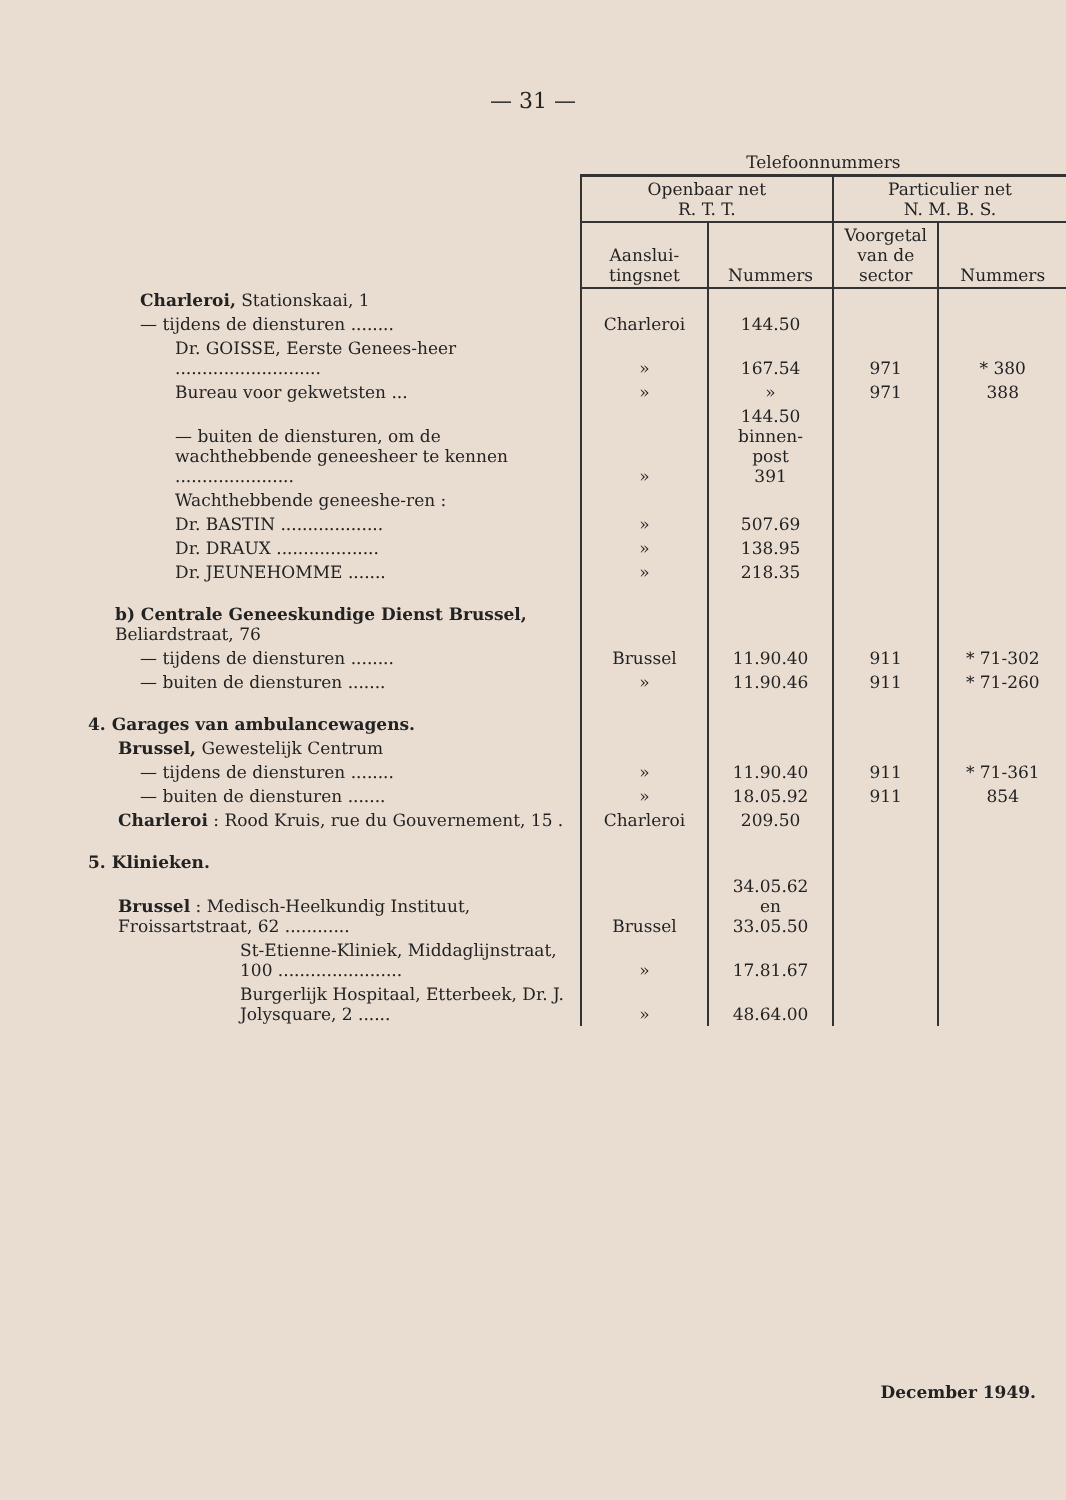— 31 —
| | Telefoonnummers | | | |
| | Openbaar net R. T. T. | | Particulier net N. M. B. S. | |
| | Aanslui- tingsnet | Nummers | Voorgetal van de sector | Nummers |
| Charleroi, Stationskaai, 1 | | | | |
| — tijdens de diensturen ........ | Charleroi | 144.50 | | |
| Dr. GOISSE, Eerste Genees-heer ........................... | » | 167.54 | 971 | * 380 |
| Bureau voor gekwetsten ... | » | » | 971 | 388 |
| — buiten de diensturen, om de wachthebbende geneesheer te kennen ...................... | » | 144.50 binnen- post 391 | | |
| Wachthebbende geneeshe-ren : | | | | |
| Dr. BASTIN ................... | » | 507.69 | | |
| Dr. DRAUX ................... | » | 138.95 | | |
| Dr. JEUNEHOMME ....... | » | 218.35 | | |
| b) Centrale Geneeskundige Dienst Brussel, Beliardstraat, 76 | | | | |
| — tijdens de diensturen ........ | Brussel | 11.90.40 | 911 | * 71-302 |
| — buiten de diensturen ....... | » | 11.90.46 | 911 | * 71-260 |
| 4. Garages van ambulancewagens. | | | | |
| Brussel, Gewestelijk Centrum | | | | |
| — tijdens de diensturen ........ | » | 11.90.40 | 911 | * 71-361 |
| — buiten de diensturen ....... | » | 18.05.92 | 911 | 854 |
| Charleroi : Rood Kruis, rue du Gouvernement, 15 . | Charleroi | 209.50 | | |
| 5. Klinieken. | | | | |
| Brussel : Medisch-Heelkundig Instituut, Froissartstraat, 62 ............ | Brussel | 34.05.62 en 33.05.50 | | |
| St-Etienne-Kliniek, Middaglijnstraat, 100 ....................... | » | 17.81.67 | | |
| Burgerlijk Hospitaal, Etterbeek, Dr. J. Jolysquare, 2 ...... | » | 48.64.00 | | |
December 1949.